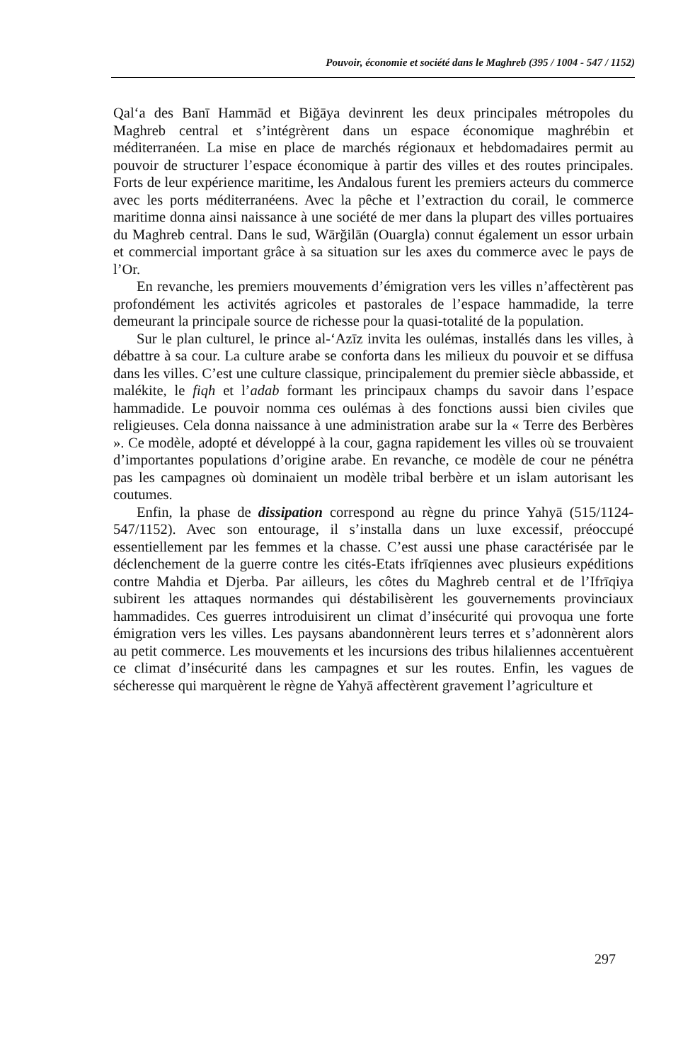Pouvoir, économie et société dans le Maghreb (395 / 1004 - 547 / 1152)
Qal‘a des Banī Hammād et Biğāya devinrent les deux principales métropoles du Maghreb central et s’intégrèrent dans un espace économique maghrébin et méditerranéen. La mise en place de marchés régionaux et hebdomadaires permit au pouvoir de structurer l’espace économique à partir des villes et des routes principales. Forts de leur expérience maritime, les Andalous furent les premiers acteurs du commerce avec les ports méditerranéens. Avec la pêche et l’extraction du corail, le commerce maritime donna ainsi naissance à une société de mer dans la plupart des villes portuaires du Maghreb central. Dans le sud, Wārğilān (Ouargla) connut également un essor urbain et commercial important grâce à sa situation sur les axes du commerce avec le pays de l’Or.
En revanche, les premiers mouvements d’émigration vers les villes n’affectèrent pas profondément les activités agricoles et pastorales de l’espace hammadide, la terre demeurant la principale source de richesse pour la quasi-totalité de la population.
Sur le plan culturel, le prince al-‘Azīz invita les oulémas, installés dans les villes, à débattre à sa cour. La culture arabe se conforta dans les milieux du pouvoir et se diffusa dans les villes. C’est une culture classique, principalement du premier siècle abbasside, et malékite, le fiqh et l’adab formant les principaux champs du savoir dans l’espace hammadide. Le pouvoir nomma ces oulémas à des fonctions aussi bien civiles que religieuses. Cela donna naissance à une administration arabe sur la « Terre des Berbères ». Ce modèle, adopté et développé à la cour, gagna rapidement les villes où se trouvaient d’importantes populations d’origine arabe. En revanche, ce modèle de cour ne pénétra pas les campagnes où dominaient un modèle tribal berbère et un islam autorisant les coutumes.
Enfin, la phase de dissipation correspond au règne du prince Yahyā (515/1124-547/1152). Avec son entourage, il s’installa dans un luxe excessif, préoccupé essentiellement par les femmes et la chasse. C’est aussi une phase caractérisée par le déclenchement de la guerre contre les cités-Etats ifrīqiennes avec plusieurs expéditions contre Mahdia et Djerba. Par ailleurs, les côtes du Maghreb central et de l’Ifrīqiya subirent les attaques normandes qui déstabilisèrent les gouvernements provinciaux hammadides. Ces guerres introduisirent un climat d’insécurité qui provoqua une forte émigration vers les villes. Les paysans abandonnèrent leurs terres et s’adonnèrent alors au petit commerce. Les mouvements et les incursions des tribus hilaliennes accentuèrent ce climat d’insécurité dans les campagnes et sur les routes. Enfin, les vagues de sécheresse qui marquèrent le règne de Yahyā affectèrent gravement l’agriculture et
297